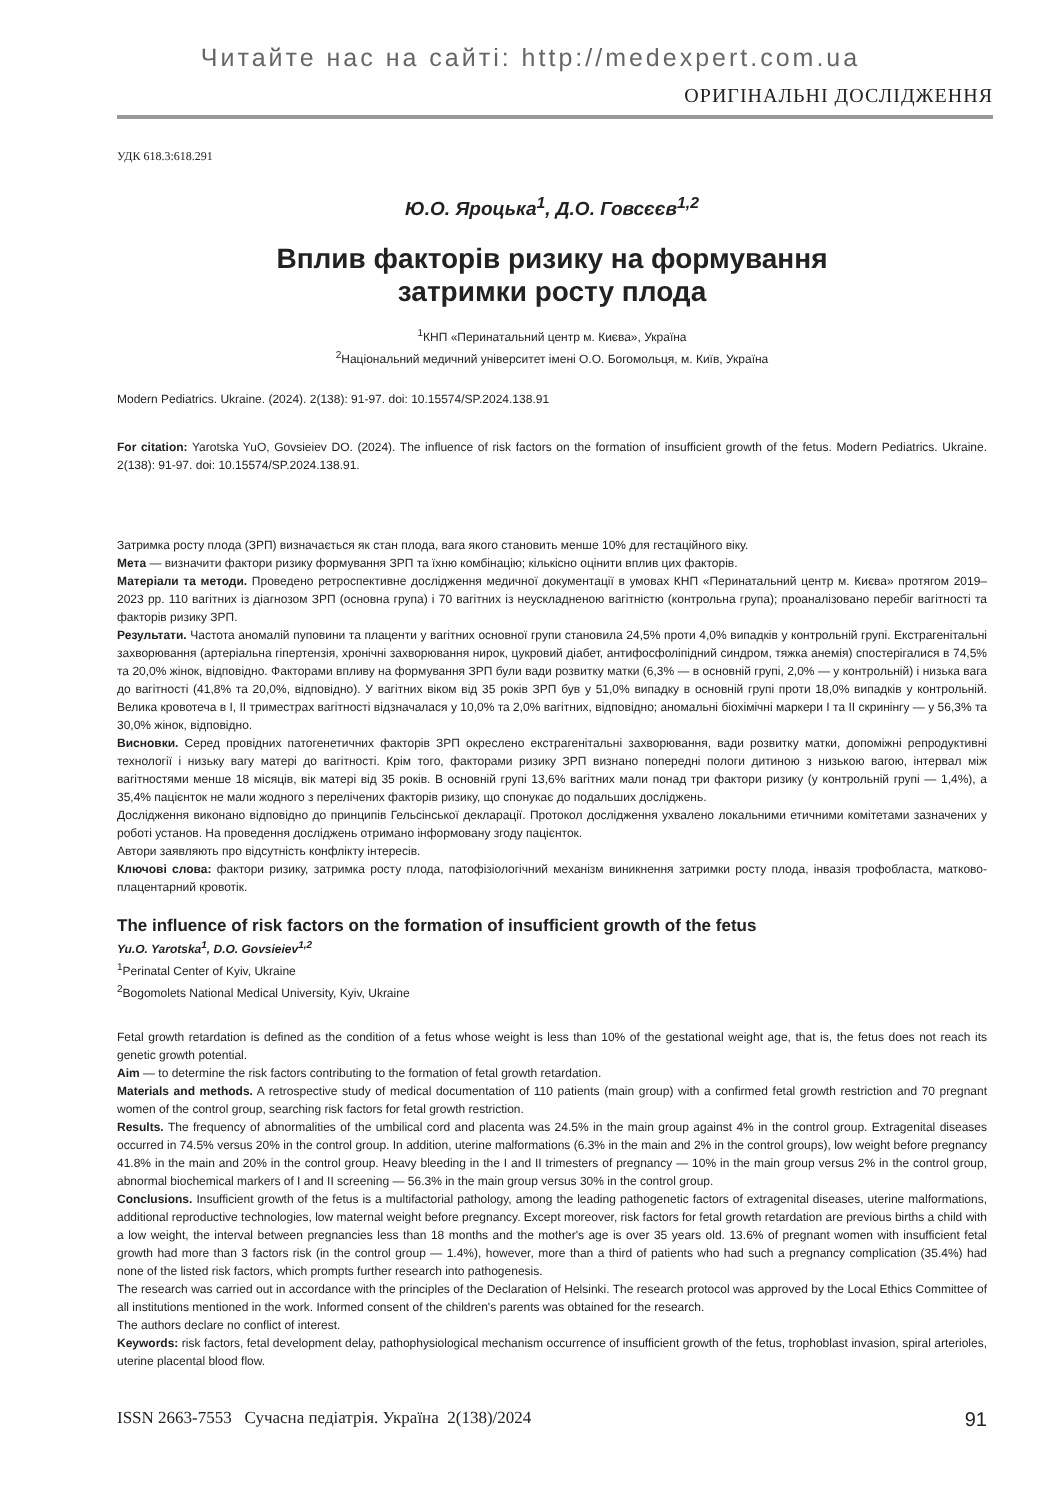Читайте нас на сайті: http://medexpert.com.ua
ОРИГІНАЛЬНІ ДОСЛІДЖЕННЯ
УДК 618.3:618.291
Ю.О. Яроцька<sup>1</sup>, Д.О. Говсєєв<sup>1,2</sup>
Вплив факторів ризику на формування
затримки росту плода
<sup>1</sup> КНП «Перинатальний центр м. Києва», Україна
<sup>2</sup> Національний медичний університет імені О.О. Богомольця, м. Київ, Україна
Modern Pediatrics. Ukraine. (2024). 2(138): 91-97. doi: 10.15574/SP.2024.138.91
For citation: Yarotska YuO, Govsieiev DO. (2024). The influence of risk factors on the formation of insufficient growth of the fetus. Modern Pediatrics. Ukraine. 2(138): 91-97. doi: 10.15574/SP.2024.138.91.
Затримка росту плода (ЗРП) визначається як стан плода, вага якого становить менше 10% для гестаційного віку.
Мета — визначити фактори ризику формування ЗРП та їхню комбінацію; кількісно оцінити вплив цих факторів.
Матеріали та методи. Проведено ретроспективне дослідження медичної документації в умовах КНП «Перинатальний центр м. Києва» протягом 2019–2023 рр. 110 вагітних із діагнозом ЗРП (основна група) і 70 вагітних із неускладненою вагітністю (контрольна група); проаналізовано перебіг вагітності та факторів ризику ЗРП.
Результати. Частота аномалій пуповини та плаценти у вагітних основної групи становила 24,5% проти 4,0% випадків у контрольній групі. Екстрагенітальні захворювання (артеріальна гіпертензія, хронічні захворювання нирок, цукровий діабет, антифосфоліпідний синдром, тяжка анемія) спостерігалися в 74,5% та 20,0% жінок, відповідно. Факторами впливу на формування ЗРП були вади розвитку матки (6,3% — в основній групі, 2,0% — у контрольній) і низька вага до вагітності (41,8% та 20,0%, відповідно). У вагітних віком від 35 років ЗРП був у 51,0% випадку в основній групі проти 18,0% випадків у контрольній. Велика кровотеча в I, II триместрах вагітності відзначалася у 10,0% та 2,0% вагітних, відповідно; аномальні біохімічні маркери I та II скринінгу — у 56,3% та 30,0% жінок, відповідно.
Висновки. Серед провідних патогенетичних факторів ЗРП окреслено екстрагенітальні захворювання, вади розвитку матки, допоміжні репродуктивні технології і низьку вагу матері до вагітності. Крім того, факторами ризику ЗРП визнано попередні пологи дитиною з низькою вагою, інтервал між вагітностями менше 18 місяців, вік матері від 35 років. В основній групі 13,6% вагітних мали понад три фактори ризику (у контрольній групі — 1,4%), а 35,4% пацієнток не мали жодного з перелічених факторів ризику, що спонукає до подальших досліджень.
Дослідження виконано відповідно до принципів Гельсінської декларації. Протокол дослідження ухвалено локальними етичними комітетами зазначених у роботі установ. На проведення досліджень отримано інформовану згоду пацієнток.
Автори заявляють про відсутність конфлікту інтересів.
Ключові слова: фактори ризику, затримка росту плода, патофізіологічний механізм виникнення затримки росту плода, інвазія трофобласта, матково-плацентарний кровотік.
The influence of risk factors on the formation of insufficient growth of the fetus
Yu.O. Yarotska<sup>1</sup>, D.O. Govsieiev<sup>1,2</sup>
<sup>1</sup> Perinatal Center of Kyiv, Ukraine
<sup>2</sup> Bogomolets National Medical University, Kyiv, Ukraine
Fetal growth retardation is defined as the condition of a fetus whose weight is less than 10% of the gestational weight age, that is, the fetus does not reach its genetic growth potential.
Aim — to determine the risk factors contributing to the formation of fetal growth retardation.
Materials and methods. A retrospective study of medical documentation of 110 patients (main group) with a confirmed fetal growth restriction and 70 pregnant women of the control group, searching risk factors for fetal growth restriction.
Results. The frequency of abnormalities of the umbilical cord and placenta was 24.5% in the main group against 4% in the control group. Extragenital diseases occurred in 74.5% versus 20% in the control group. In addition, uterine malformations (6.3% in the main and 2% in the control groups), low weight before pregnancy 41.8% in the main and 20% in the control group. Heavy bleeding in the I and II trimesters of pregnancy — 10% in the main group versus 2% in the control group, abnormal biochemical markers of I and II screening — 56.3% in the main group versus 30% in the control group.
Conclusions. Insufficient growth of the fetus is a multifactorial pathology, among the leading pathogenetic factors of extragenital diseases, uterine malformations, additional reproductive technologies, low maternal weight before pregnancy. Except moreover, risk factors for fetal growth retardation are previous births a child with a low weight, the interval between pregnancies less than 18 months and the mother's age is over 35 years old. 13.6% of pregnant women with insufficient fetal growth had more than 3 factors risk (in the control group — 1.4%), however, more than a third of patients who had such a pregnancy complication (35.4%) had none of the listed risk factors, which prompts further research into pathogenesis.
The research was carried out in accordance with the principles of the Declaration of Helsinki. The research protocol was approved by the Local Ethics Committee of all institutions mentioned in the work. Informed consent of the children's parents was obtained for the research.
The authors declare no conflict of interest.
Keywords: risk factors, fetal development delay, pathophysiological mechanism occurrence of insufficient growth of the fetus, trophoblast invasion, spiral arterioles, uterine placental blood flow.
ISSN 2663-7553 Сучасна педіатрія. Україна 2(138)/2024 91